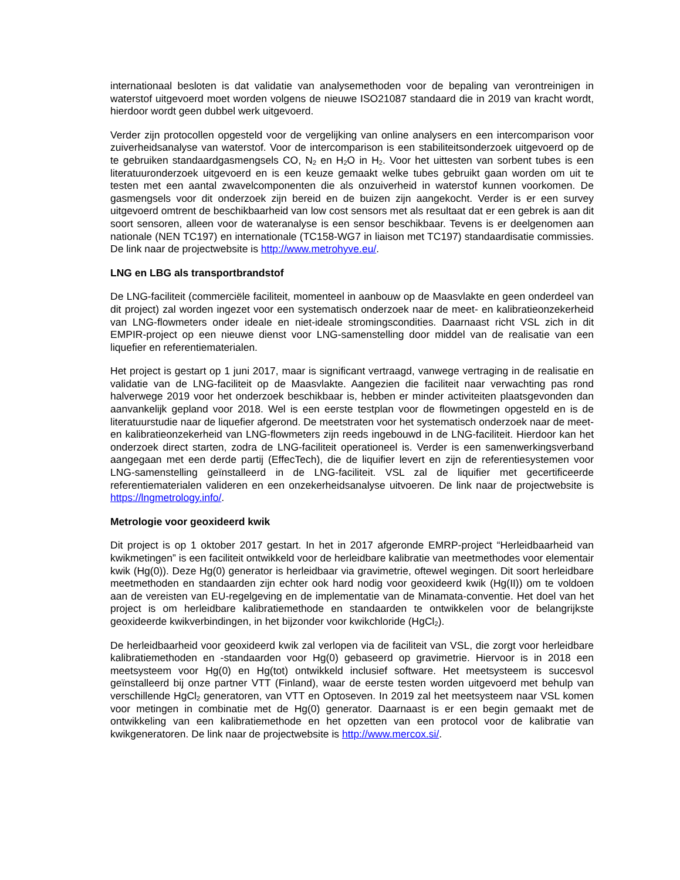internationaal besloten is dat validatie van analysemethoden voor de bepaling van verontreinigen in waterstof uitgevoerd moet worden volgens de nieuwe ISO21087 standaard die in 2019 van kracht wordt, hierdoor wordt geen dubbel werk uitgevoerd.
Verder zijn protocollen opgesteld voor de vergelijking van online analysers en een intercomparison voor zuiverheidsanalyse van waterstof. Voor de intercomparison is een stabiliteitsonderzoek uitgevoerd op de te gebruiken standaardgasmengsels CO, N<sub>2</sub> en H<sub>2</sub>O in H<sub>2</sub>. Voor het uittesten van sorbent tubes is een literatuuronderzoek uitgevoerd en is een keuze gemaakt welke tubes gebruikt gaan worden om uit te testen met een aantal zwavelcomponenten die als onzuiverheid in waterstof kunnen voorkomen. De gasmengsels voor dit onderzoek zijn bereid en de buizen zijn aangekocht. Verder is er een survey uitgevoerd omtrent de beschikbaarheid van low cost sensors met als resultaat dat er een gebrek is aan dit soort sensoren, alleen voor de wateranalyse is een sensor beschikbaar. Tevens is er deelgenomen aan nationale (NEN TC197) en internationale (TC158-WG7 in liaison met TC197) standaardisatie commissies. De link naar de projectwebsite is http://www.metrohyve.eu/.
LNG en LBG als transportbrandstof
De LNG-faciliteit (commerciële faciliteit, momenteel in aanbouw op de Maasvlakte en geen onderdeel van dit project) zal worden ingezet voor een systematisch onderzoek naar de meet- en kalibratieonzekerheid van LNG-flowmeters onder ideale en niet-ideale stromingscondities. Daarnaast richt VSL zich in dit EMPIR-project op een nieuwe dienst voor LNG-samenstelling door middel van de realisatie van een liquefier en referentiematerialen.
Het project is gestart op 1 juni 2017, maar is significant vertraagd, vanwege vertraging in de realisatie en validatie van de LNG-faciliteit op de Maasvlakte. Aangezien die faciliteit naar verwachting pas rond halverwege 2019 voor het onderzoek beschikbaar is, hebben er minder activiteiten plaatsgevonden dan aanvankelijk gepland voor 2018. Wel is een eerste testplan voor de flowmetingen opgesteld en is de literatuurstudie naar de liquefier afgerond. De meetstraten voor het systematisch onderzoek naar de meet- en kalibratieonzekerheid van LNG-flowmeters zijn reeds ingebouwd in de LNG-faciliteit. Hierdoor kan het onderzoek direct starten, zodra de LNG-faciliteit operationeel is. Verder is een samenwerkingsverband aangegaan met een derde partij (EffecTech), die de liquifier levert en zijn de referentiesystemen voor LNG-samenstelling geïnstalleerd in de LNG-faciliteit. VSL zal de liquifier met gecertificeerde referentiematerialen valideren en een onzekerheidsanalyse uitvoeren. De link naar de projectwebsite is https://lngmetrology.info/.
Metrologie voor geoxideerd kwik
Dit project is op 1 oktober 2017 gestart. In het in 2017 afgeronde EMRP-project “Herleidbaarheid van kwikmetingen” is een faciliteit ontwikkeld voor de herleidbare kalibratie van meetmethodes voor elementair kwik (Hg(0)). Deze Hg(0) generator is herleidbaar via gravimetrie, oftewel wegingen. Dit soort herleidbare meetmethoden en standaarden zijn echter ook hard nodig voor geoxideerd kwik (Hg(II)) om te voldoen aan de vereisten van EU-regelgeving en de implementatie van de Minamata-conventie. Het doel van het project is om herleidbare kalibratiemethode en standaarden te ontwikkelen voor de belangrijkste geoxideerde kwikverbindingen, in het bijzonder voor kwikchloride (HgCl<sub>2</sub>).
De herleidbaarheid voor geoxideerd kwik zal verlopen via de faciliteit van VSL, die zorgt voor herleidbare kalibratiemethoden en -standaarden voor Hg(0) gebaseerd op gravimetrie. Hiervoor is in 2018 een meetsysteem voor Hg(0) en Hg(tot) ontwikkeld inclusief software. Het meetsysteem is succesvol geïnstalleerd bij onze partner VTT (Finland), waar de eerste testen worden uitgevoerd met behulp van verschillende HgCl<sub>2</sub> generatoren, van VTT en Optoseven. In 2019 zal het meetsysteem naar VSL komen voor metingen in combinatie met de Hg(0) generator. Daarnaast is er een begin gemaakt met de ontwikkeling van een kalibratiemethode en het opzetten van een protocol voor de kalibratie van kwikgeneratoren. De link naar de projectwebsite is http://www.mercox.si/.